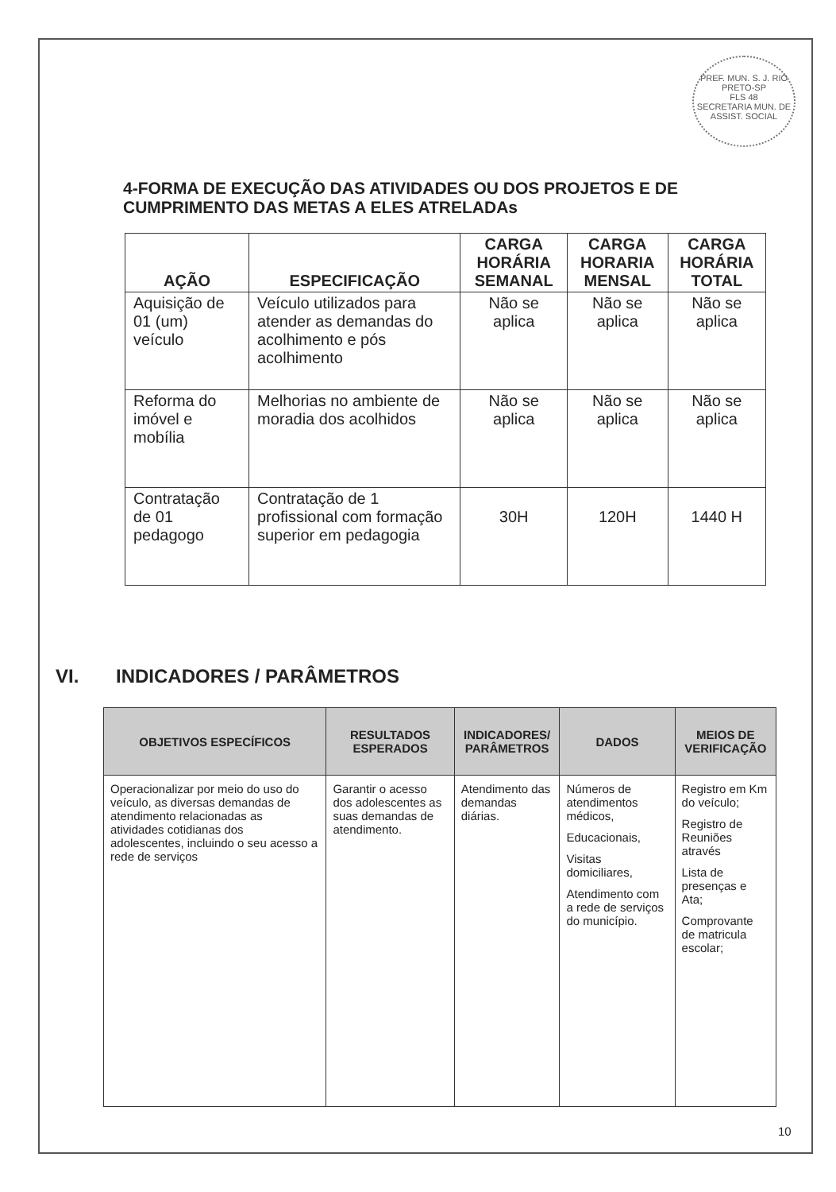PREF. MUN. S. J. RIO PRETO-SP
FLS 48
SECRETARIA MUN. DE ASSIST. SOCIAL
4-FORMA DE EXECUÇÃO DAS ATIVIDADES OU DOS PROJETOS E DE CUMPRIMENTO DAS METAS A ELES ATRELADAs
| AÇÃO | ESPECIFICAÇÃO | CARGA HORÁRIA SEMANAL | CARGA HORARIA MENSAL | CARGA HORÁRIA TOTAL |
| --- | --- | --- | --- | --- |
| Aquisição de 01 (um) veículo | Veículo utilizados para atender as demandas do acolhimento e pós acolhimento | Não se aplica | Não se aplica | Não se aplica |
| Reforma do imóvel e mobília | Melhorias no ambiente de moradia dos acolhidos | Não se aplica | Não se aplica | Não se aplica |
| Contratação de 01 pedagogo | Contratação de 1 profissional com formação superior em pedagogia | 30H | 120H | 1440 H |
VI. INDICADORES / PARÂMETROS
| OBJETIVOS ESPECÍFICOS | RESULTADOS ESPERADOS | INDICADORES/ PARÂMETROS | DADOS | MEIOS DE VERIFICAÇÃO |
| --- | --- | --- | --- | --- |
| Operacionalizar por meio do uso do veículo, as diversas demandas de atendimento relacionadas as atividades cotidianas dos adolescentes, incluindo o seu acesso a rede de serviços | Garantir o acesso dos adolescentes as suas demandas de atendimento. | Atendimento das demandas diárias. | Números de atendimentos médicos, Educacionais, Visitas domiciliares, Atendimento com a rede de serviços do município. | Registro em Km do veículo; Registro de Reuniões através Lista de presenças e Ata; Comprovante de matricula escolar; |
10